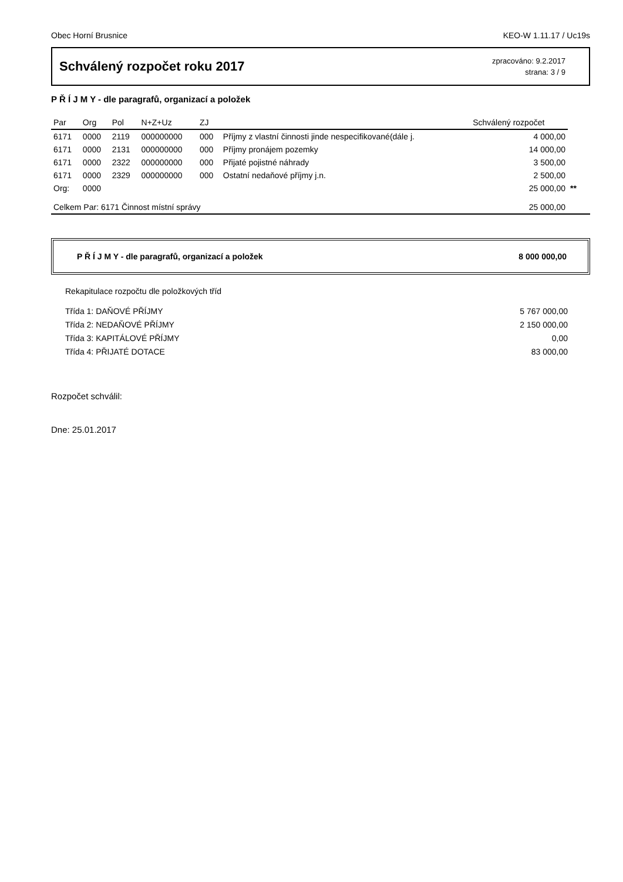Obec Horní Brusnice KEO-W 1.11.17 / Uc19s
Schválený rozpočet roku 2017
zpracováno: 9.2.2017
strana: 3 / 9
P Ř Í J M Y - dle paragrafů, organizací a položek
| Par | Org | Pol | N+Z+Uz | ZJ | | Schválený rozpočet | |
| --- | --- | --- | --- | --- | --- | --- | --- |
| 6171 | 0000 | 2119 | 000000000 | 000 | Příjmy z vlastní činnosti jinde nespecifikované(dále j. | 4 000,00 | |
| 6171 | 0000 | 2131 | 000000000 | 000 | Příjmy pronájem pozemky | 14 000,00 | |
| 6171 | 0000 | 2322 | 000000000 | 000 | Přijaté pojistné náhrady | 3 500,00 | |
| 6171 | 0000 | 2329 | 000000000 | 000 | Ostatní nedaňové příjmy j.n. | 2 500,00 | |
| Org: | 0000 | | | | | 25 000,00 | ** |
| Celkem Par: 6171 Činnost místní správy | | | | | | 25 000,00 | |
P Ř Í J M Y - dle paragrafů, organizací a položek 8 000 000,00
Rekapitulace rozpočtu dle položkových tříd
| Třída 1: DAŇOVÉ PŘÍJMY | 5 767 000,00 |
| Třída 2: NEDAŇOVÉ PŘÍJMY | 2 150 000,00 |
| Třída 3: KAPITÁLOVÉ PŘÍJMY | 0,00 |
| Třída 4: PŘIJATÉ DOTACE | 83 000,00 |
Rozpočet schválil:
Dne: 25.01.2017